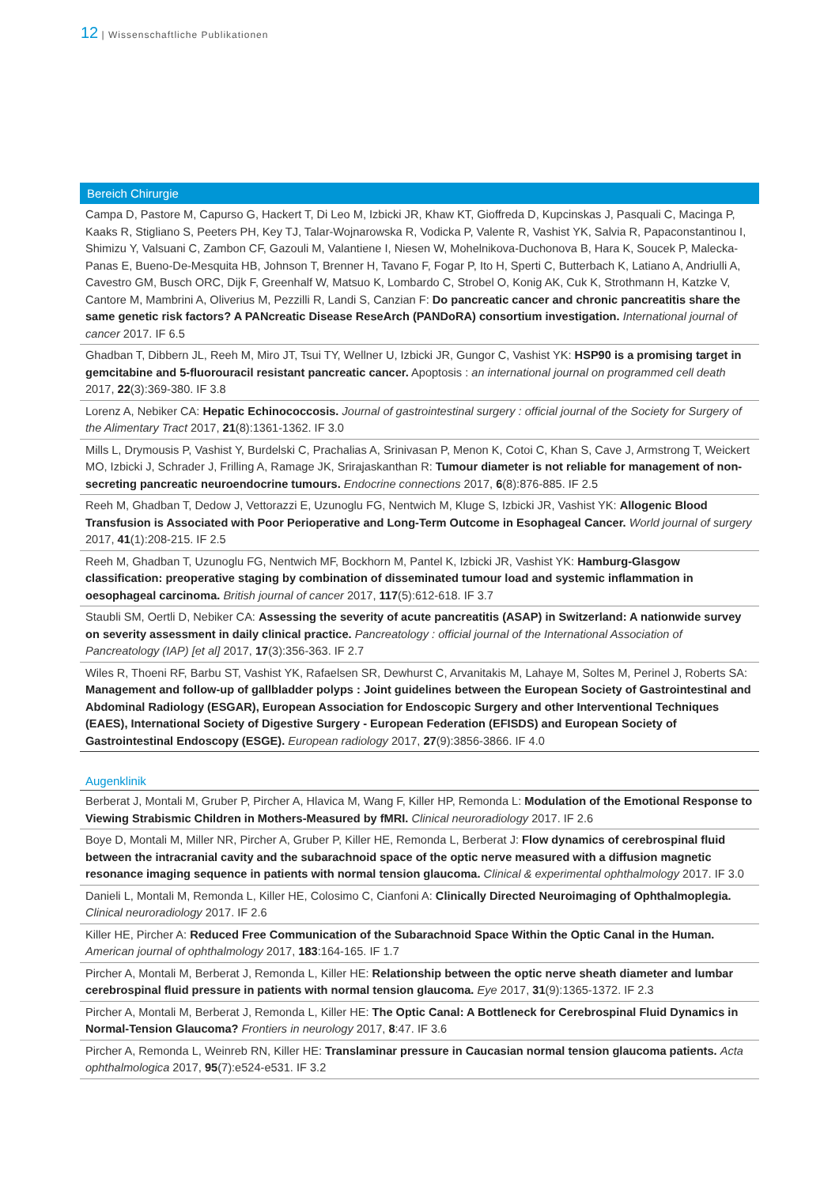12 | Wissenschaftliche Publikationen
Bereich Chirurgie
Campa D, Pastore M, Capurso G, Hackert T, Di Leo M, Izbicki JR, Khaw KT, Gioffreda D, Kupcinskas J, Pasquali C, Macinga P, Kaaks R, Stigliano S, Peeters PH, Key TJ, Talar-Wojnarowska R, Vodicka P, Valente R, Vashist YK, Salvia R, Papaconstantinou I, Shimizu Y, Valsuani C, Zambon CF, Gazouli M, Valantiene I, Niesen W, Mohelnikova-Duchonova B, Hara K, Soucek P, Malecka-Panas E, Bueno-De-Mesquita HB, Johnson T, Brenner H, Tavano F, Fogar P, Ito H, Sperti C, Butterbach K, Latiano A, Andriulli A, Cavestro GM, Busch ORC, Dijk F, Greenhalf W, Matsuo K, Lombardo C, Strobel O, Konig AK, Cuk K, Strothmann H, Katzke V, Cantore M, Mambrini A, Oliverius M, Pezzilli R, Landi S, Canzian F: Do pancreatic cancer and chronic pancreatitis share the same genetic risk factors? A PANcreatic Disease ReseArch (PANDoRA) consortium investigation. International journal of cancer 2017. IF 6.5
Ghadban T, Dibbern JL, Reeh M, Miro JT, Tsui TY, Wellner U, Izbicki JR, Gungor C, Vashist YK: HSP90 is a promising target in gemcitabine and 5-fluorouracil resistant pancreatic cancer. Apoptosis : an international journal on programmed cell death 2017, 22(3):369-380. IF 3.8
Lorenz A, Nebiker CA: Hepatic Echinococcosis. Journal of gastrointestinal surgery : official journal of the Society for Surgery of the Alimentary Tract 2017, 21(8):1361-1362. IF 3.0
Mills L, Drymousis P, Vashist Y, Burdelski C, Prachalias A, Srinivasan P, Menon K, Cotoi C, Khan S, Cave J, Armstrong T, Weickert MO, Izbicki J, Schrader J, Frilling A, Ramage JK, Srirajaskanthan R: Tumour diameter is not reliable for management of non-secreting pancreatic neuroendocrine tumours. Endocrine connections 2017, 6(8):876-885. IF 2.5
Reeh M, Ghadban T, Dedow J, Vettorazzi E, Uzunoglu FG, Nentwich M, Kluge S, Izbicki JR, Vashist YK: Allogenic Blood Transfusion is Associated with Poor Perioperative and Long-Term Outcome in Esophageal Cancer. World journal of surgery 2017, 41(1):208-215. IF 2.5
Reeh M, Ghadban T, Uzunoglu FG, Nentwich MF, Bockhorn M, Pantel K, Izbicki JR, Vashist YK: Hamburg-Glasgow classification: preoperative staging by combination of disseminated tumour load and systemic inflammation in oesophageal carcinoma. British journal of cancer 2017, 117(5):612-618. IF 3.7
Staubli SM, Oertli D, Nebiker CA: Assessing the severity of acute pancreatitis (ASAP) in Switzerland: A nationwide survey on severity assessment in daily clinical practice. Pancreatology : official journal of the International Association of Pancreatology (IAP) [et al] 2017, 17(3):356-363. IF 2.7
Wiles R, Thoeni RF, Barbu ST, Vashist YK, Rafaelsen SR, Dewhurst C, Arvanitakis M, Lahaye M, Soltes M, Perinel J, Roberts SA: Management and follow-up of gallbladder polyps : Joint guidelines between the European Society of Gastrointestinal and Abdominal Radiology (ESGAR), European Association for Endoscopic Surgery and other Interventional Techniques (EAES), International Society of Digestive Surgery - European Federation (EFISDS) and European Society of Gastrointestinal Endoscopy (ESGE). European radiology 2017, 27(9):3856-3866. IF 4.0
Augenklinik
Berberat J, Montali M, Gruber P, Pircher A, Hlavica M, Wang F, Killer HP, Remonda L: Modulation of the Emotional Response to Viewing Strabismic Children in Mothers-Measured by fMRI. Clinical neuroradiology 2017. IF 2.6
Boye D, Montali M, Miller NR, Pircher A, Gruber P, Killer HE, Remonda L, Berberat J: Flow dynamics of cerebrospinal fluid between the intracranial cavity and the subarachnoid space of the optic nerve measured with a diffusion magnetic resonance imaging sequence in patients with normal tension glaucoma. Clinical & experimental ophthalmology 2017. IF 3.0
Danieli L, Montali M, Remonda L, Killer HE, Colosimo C, Cianfoni A: Clinically Directed Neuroimaging of Ophthalmoplegia. Clinical neuroradiology 2017. IF 2.6
Killer HE, Pircher A: Reduced Free Communication of the Subarachnoid Space Within the Optic Canal in the Human. American journal of ophthalmology 2017, 183:164-165. IF 1.7
Pircher A, Montali M, Berberat J, Remonda L, Killer HE: Relationship between the optic nerve sheath diameter and lumbar cerebrospinal fluid pressure in patients with normal tension glaucoma. Eye 2017, 31(9):1365-1372. IF 2.3
Pircher A, Montali M, Berberat J, Remonda L, Killer HE: The Optic Canal: A Bottleneck for Cerebrospinal Fluid Dynamics in Normal-Tension Glaucoma? Frontiers in neurology 2017, 8:47. IF 3.6
Pircher A, Remonda L, Weinreb RN, Killer HE: Translaminar pressure in Caucasian normal tension glaucoma patients. Acta ophthalmologica 2017, 95(7):e524-e531. IF 3.2